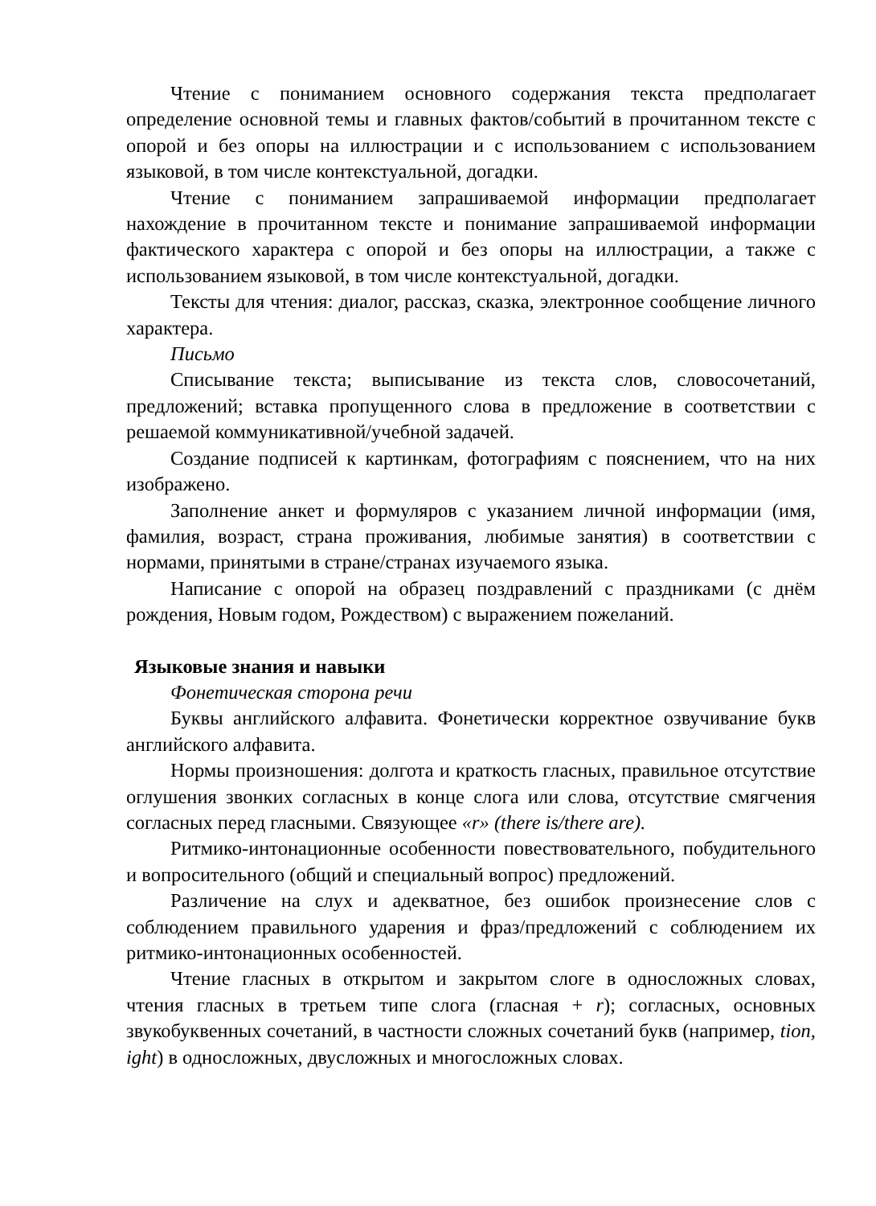Чтение с пониманием основного содержания текста предполагает определение основной темы и главных фактов/событий в прочитанном тексте с опорой и без опоры на иллюстрации и с использованием с использованием языковой, в том числе контекстуальной, догадки.
Чтение с пониманием запрашиваемой информации предполагает нахождение в прочитанном тексте и понимание запрашиваемой информации фактического характера с опорой и без опоры на иллюстрации, а также с использованием языковой, в том числе контекстуальной, догадки.
Тексты для чтения: диалог, рассказ, сказка, электронное сообщение личного характера.
Письмо
Списывание текста; выписывание из текста слов, словосочетаний, предложений; вставка пропущенного слова в предложение в соответствии с решаемой коммуникативной/учебной задачей.
Создание подписей к картинкам, фотографиям с пояснением, что на них изображено.
Заполнение анкет и формуляров с указанием личной информации (имя, фамилия, возраст, страна проживания, любимые занятия) в соответствии с нормами, принятыми в стране/странах изучаемого языка.
Написание с опорой на образец поздравлений с праздниками (с днём рождения, Новым годом, Рождеством) с выражением пожеланий.
Языковые знания и навыки
Фонетическая сторона речи
Буквы английского алфавита. Фонетически корректное озвучивание букв английского алфавита.
Нормы произношения: долгота и краткость гласных, правильное отсутствие оглушения звонких согласных в конце слога или слова, отсутствие смягчения согласных перед гласными. Связующее «r» (there is/there are).
Ритмико-интонационные особенности повествовательного, побудительного и вопросительного (общий и специальный вопрос) предложений.
Различение на слух и адекватное, без ошибок произнесение слов с соблюдением правильного ударения и фраз/предложений с соблюдением их ритмико-интонационных особенностей.
Чтение гласных в открытом и закрытом слоге в односложных словах, чтения гласных в третьем типе слога (гласная + r); согласных, основных звукобуквенных сочетаний, в частности сложных сочетаний букв (например, tion, ight) в односложных, двусложных и многосложных словах.